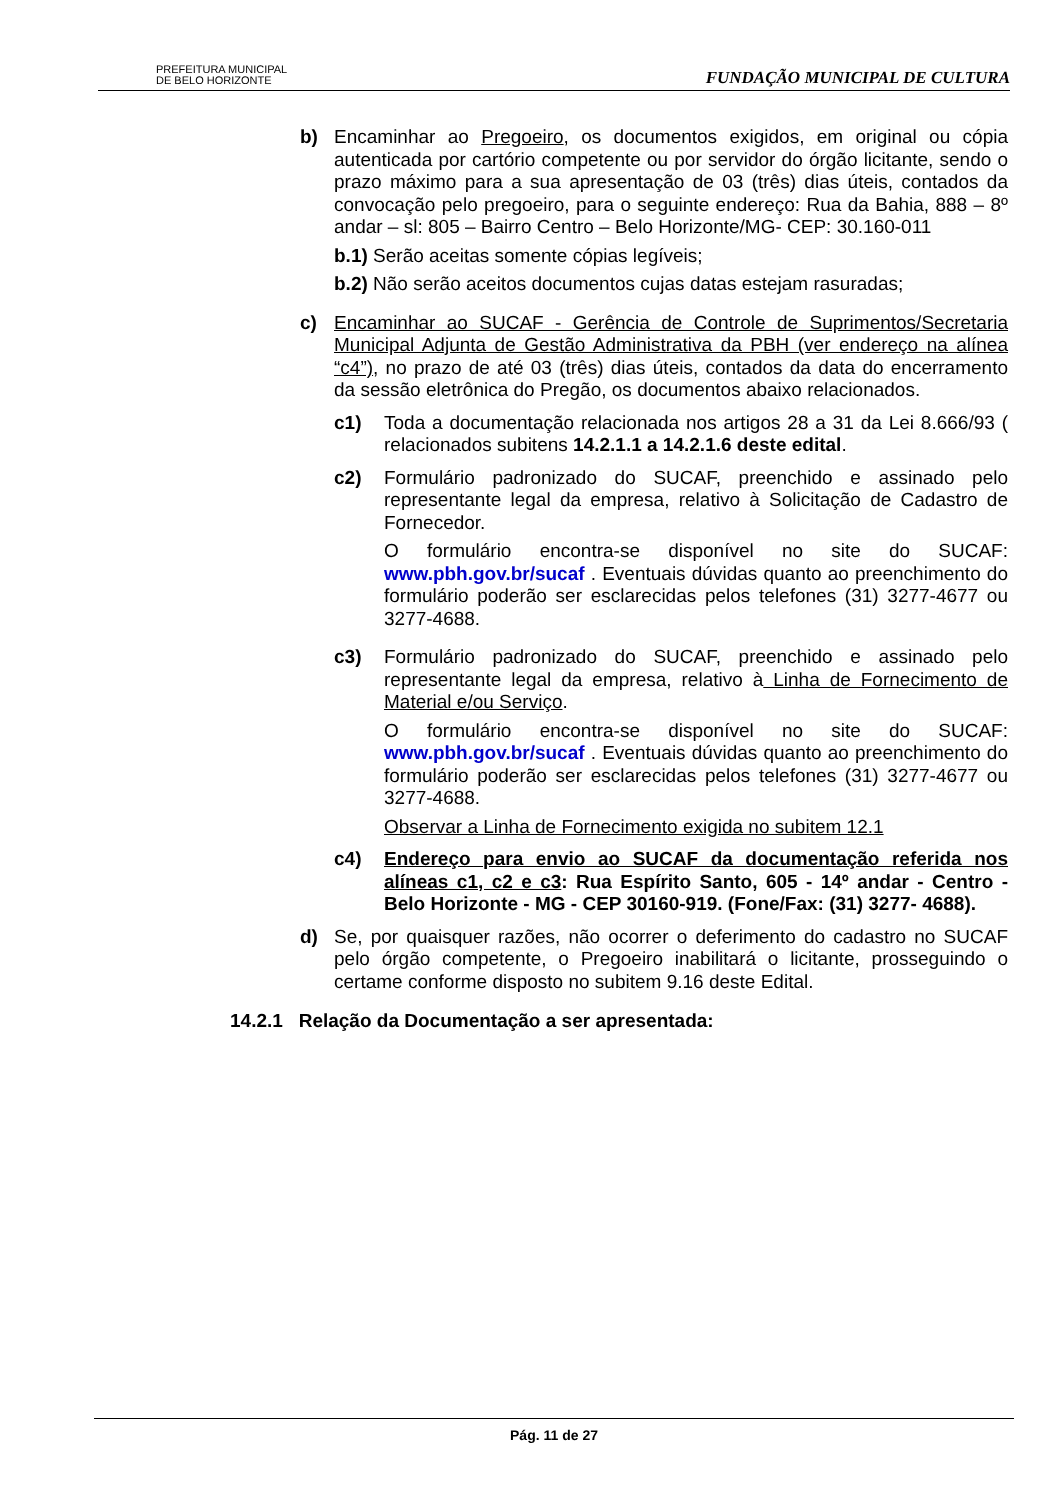PREFEITURA MUNICIPAL
DE BELO HORIZONTE
FUNDAÇÃO MUNICIPAL DE CULTURA
b) Encaminhar ao Pregoeiro, os documentos exigidos, em original ou cópia autenticada por cartório competente ou por servidor do órgão licitante, sendo o prazo máximo para a sua apresentação de 03 (três) dias úteis, contados da convocação pelo pregoeiro, para o seguinte endereço: Rua da Bahia, 888 – 8º andar – sl: 805 – Bairro Centro – Belo Horizonte/MG- CEP: 30.160-011
b.1) Serão aceitas somente cópias legíveis;
b.2) Não serão aceitos documentos cujas datas estejam rasuradas;
c) Encaminhar ao SUCAF - Gerência de Controle de Suprimentos/Secretaria Municipal Adjunta de Gestão Administrativa da PBH (ver endereço na alínea “c4”), no prazo de até 03 (três) dias úteis, contados da data do encerramento da sessão eletrônica do Pregão, os documentos abaixo relacionados.
c1) Toda a documentação relacionada nos artigos 28 a 31 da Lei 8.666/93 ( relacionados subitens 14.2.1.1 a 14.2.1.6 deste edital.
c2) Formulário padronizado do SUCAF, preenchido e assinado pelo representante legal da empresa, relativo à Solicitação de Cadastro de Fornecedor.
O formulário encontra-se disponível no site do SUCAF: www.pbh.gov.br/sucaf . Eventuais dúvidas quanto ao preenchimento do formulário poderão ser esclarecidas pelos telefones (31) 3277-4677 ou 3277-4688.
c3) Formulário padronizado do SUCAF, preenchido e assinado pelo representante legal da empresa, relativo à Linha de Fornecimento de Material e/ou Serviço.
O formulário encontra-se disponível no site do SUCAF: www.pbh.gov.br/sucaf . Eventuais dúvidas quanto ao preenchimento do formulário poderão ser esclarecidas pelos telefones (31) 3277-4677 ou 3277-4688.
Observar a Linha de Fornecimento exigida no subitem 12.1
c4) Endereço para envio ao SUCAF da documentação referida nos alíneas c1, c2 e c3: Rua Espírito Santo, 605 - 14º andar - Centro - Belo Horizonte - MG - CEP 30160-919. (Fone/Fax: (31) 3277- 4688).
d) Se, por quaisquer razões, não ocorrer o deferimento do cadastro no SUCAF pelo órgão competente, o Pregoeiro inabilitará o licitante, prosseguindo o certame conforme disposto no subitem 9.16 deste Edital.
14.2.1 Relação da Documentação a ser apresentada:
Pág. 11 de 27